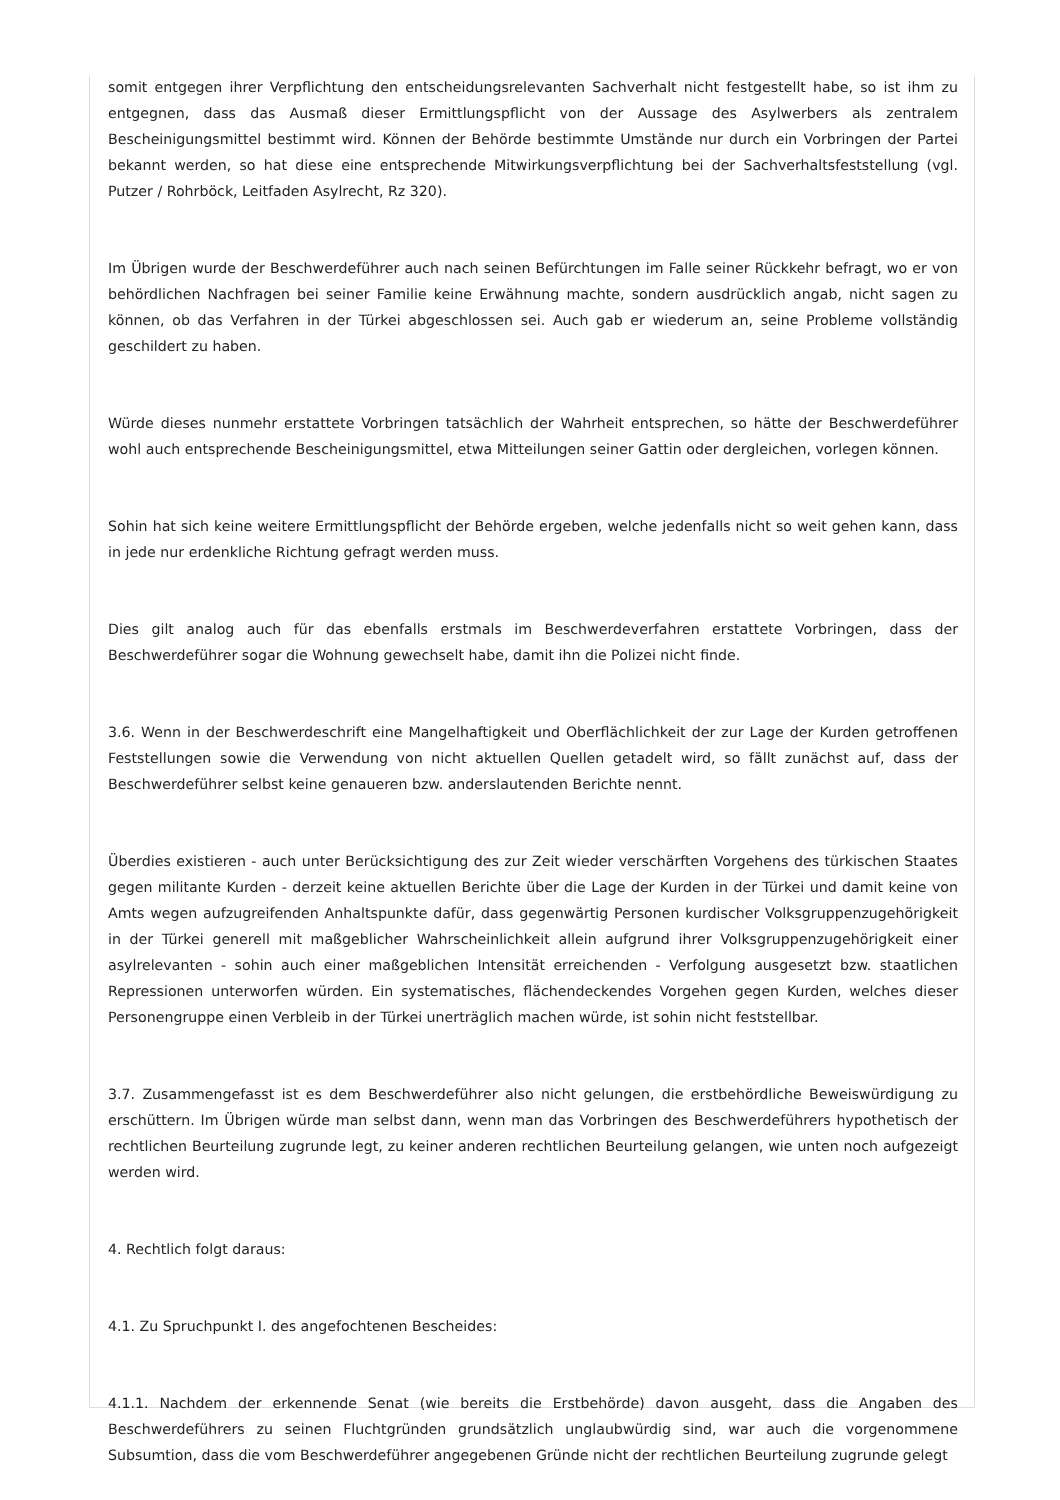somit entgegen ihrer Verpflichtung den entscheidungsrelevanten Sachverhalt nicht festgestellt habe, so ist ihm zu entgegnen, dass das Ausmaß dieser Ermittlungspflicht von der Aussage des Asylwerbers als zentralem Bescheinigungsmittel bestimmt wird. Können der Behörde bestimmte Umstände nur durch ein Vorbringen der Partei bekannt werden, so hat diese eine entsprechende Mitwirkungsverpflichtung bei der Sachverhaltsfeststellung (vgl. Putzer / Rohrböck, Leitfaden Asylrecht, Rz 320).
Im Übrigen wurde der Beschwerdeführer auch nach seinen Befürchtungen im Falle seiner Rückkehr befragt, wo er von behördlichen Nachfragen bei seiner Familie keine Erwähnung machte, sondern ausdrücklich angab, nicht sagen zu können, ob das Verfahren in der Türkei abgeschlossen sei. Auch gab er wiederum an, seine Probleme vollständig geschildert zu haben.
Würde dieses nunmehr erstattete Vorbringen tatsächlich der Wahrheit entsprechen, so hätte der Beschwerdeführer wohl auch entsprechende Bescheinigungsmittel, etwa Mitteilungen seiner Gattin oder dergleichen, vorlegen können.
Sohin hat sich keine weitere Ermittlungspflicht der Behörde ergeben, welche jedenfalls nicht so weit gehen kann, dass in jede nur erdenkliche Richtung gefragt werden muss.
Dies gilt analog auch für das ebenfalls erstmals im Beschwerdeverfahren erstattete Vorbringen, dass der Beschwerdeführer sogar die Wohnung gewechselt habe, damit ihn die Polizei nicht finde.
3.6. Wenn in der Beschwerdeschrift eine Mangelhaftigkeit und Oberflächlichkeit der zur Lage der Kurden getroffenen Feststellungen sowie die Verwendung von nicht aktuellen Quellen getadelt wird, so fällt zunächst auf, dass der Beschwerdeführer selbst keine genaueren bzw. anderslautenden Berichte nennt.
Überdies existieren - auch unter Berücksichtigung des zur Zeit wieder verschärften Vorgehens des türkischen Staates gegen militante Kurden - derzeit keine aktuellen Berichte über die Lage der Kurden in der Türkei und damit keine von Amts wegen aufzugreifenden Anhaltspunkte dafür, dass gegenwärtig Personen kurdischer Volksgruppenzugehörigkeit in der Türkei generell mit maßgeblicher Wahrscheinlichkeit allein aufgrund ihrer Volksgruppenzugehörigkeit einer asylrelevanten - sohin auch einer maßgeblichen Intensität erreichenden - Verfolgung ausgesetzt bzw. staatlichen Repressionen unterworfen würden. Ein systematisches, flächendeckendes Vorgehen gegen Kurden, welches dieser Personengruppe einen Verbleib in der Türkei unerträglich machen würde, ist sohin nicht feststellbar.
3.7. Zusammengefasst ist es dem Beschwerdeführer also nicht gelungen, die erstbehördliche Beweiswürdigung zu erschüttern. Im Übrigen würde man selbst dann, wenn man das Vorbringen des Beschwerdeführers hypothetisch der rechtlichen Beurteilung zugrunde legt, zu keiner anderen rechtlichen Beurteilung gelangen, wie unten noch aufgezeigt werden wird.
4. Rechtlich folgt daraus:
4.1. Zu Spruchpunkt I. des angefochtenen Bescheides:
4.1.1. Nachdem der erkennende Senat (wie bereits die Erstbehörde) davon ausgeht, dass die Angaben des Beschwerdeführers zu seinen Fluchtgründen grundsätzlich unglaubwürdig sind, war auch die vorgenommene Subsumtion, dass die vom Beschwerdeführer angegebenen Gründe nicht der rechtlichen Beurteilung zugrunde gelegt